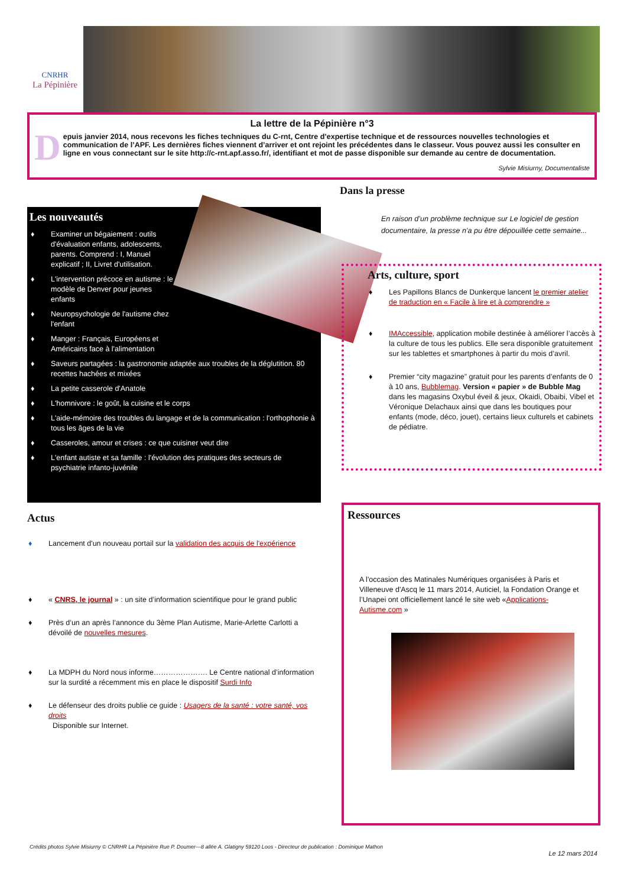CNRHR
La Pépinière
La lettre de la Pépinière n°3
Depuis janvier 2014, nous recevons les fiches techniques du C-rnt, Centre d’expertise technique et de ressources nouvelles technologies et communication de l’APF. Les dernières fiches viennent d’arriver et ont rejoint les précédentes dans le classeur. Vous pouvez aussi les consulter en ligne en vous connectant sur le site http://c-rnt.apf.asso.fr/, identifiant et mot de passe disponible sur demande au centre de documentation.
Sylvie Misiurny, Documentaliste
Dans la presse
Les nouveautés
♦ Examiner un bégaiement : outils d'évaluation enfants, adolescents, parents. Comprend : I, Manuel explicatif ; II, Livret d'utilisation.
♦ L'intervention précoce en autisme : le modèle de Denver pour jeunes enfants
♦ Neuropsychologie de l'autisme chez l'enfant
♦ Manger : Français, Européens et Américains face à l'alimentation
♦ Saveurs partagées : la gastronomie adaptée aux troubles de la déglutition. 80 recettes hachées et mixées
♦ La petite casserole d'Anatole
♦ L'homnivore : le goût, la cuisine et le corps
♦ L'aide-mémoire des troubles du langage et de la communication : l'orthophonie à tous les âges de la vie
♦ Casseroles, amour et crises : ce que cuisiner veut dire
♦ L'enfant autiste et sa famille : l'évolution des pratiques des secteurs de psychiatrie infanto-juvénile
En raison d’un problème technique sur Le logiciel de gestion documentaire, la presse n’a pu être dépouillée cette semaine...
Arts, culture, sport
♦ Les Papillons Blancs de Dunkerque lancent le premier atelier de traduction en « Facile à lire et à comprendre »
♦ IMAccessible, application mobile destinée à améliorer l’accès à la culture de tous les publics. Elle sera disponible gratuitement sur les tablettes et smartphones à partir du mois d’avril.
♦ Premier “city magazine” gratuit pour les parents d’enfants de 0 à 10 ans, Bubblemag. Version « papier » de Bubble Mag dans les magasins Oxybul éveil & jeux, Okaidi, Obaibi, Vibel et Véronique Delachaux ainsi que dans les boutiques pour enfants (mode, déco, jouet), certains lieux culturels et cabinets de pédiatre.
Actus
♦ Lancement d'un nouveau portail sur la validation des acquis de l'expérience
♦ « CNRS, le journal » : un site d’information scientifique pour le grand public
♦ Près d’un an après l’annonce du 3ème Plan Autisme, Marie-Arlette Carlotti a dévoilé de nouvelles mesures.
♦ La MDPH du Nord nous informe…………………. Le Centre national d’information sur la surdité a récemment mis en place le dispositif Surdi Info
♦ Le défenseur des droits publie ce guide : Usagers de la santé : votre santé, vos droits
Disponible sur Internet.
Ressources
A l'occasion des Matinales Numériques organisées à Paris et Villeneuve d'Ascq le 11 mars 2014, Auticiel, la Fondation Orange et l’Unapei ont officiellement lancé le site web «Applications-Autisme.com »
Crédits photos Sylvie Misiurny © CNRHR La Pépinière Rue P. Doumer—8 allée A. Glatigny 59120 Loos - Directeur de publication : Dominique Mathon
Le 12 mars 2014